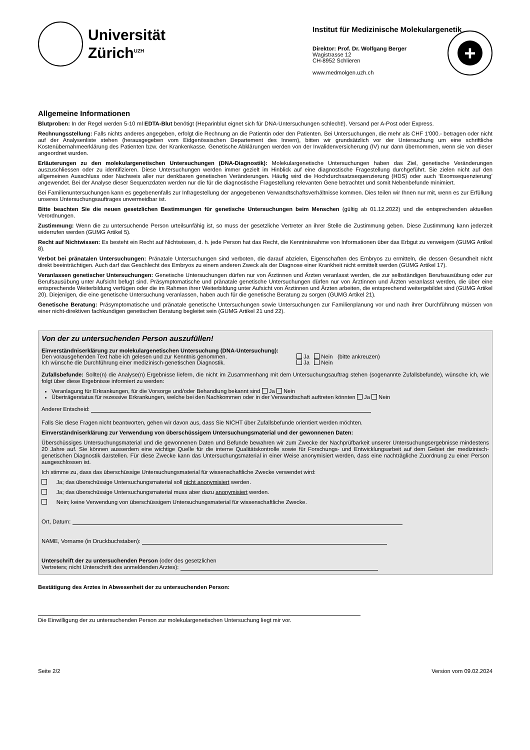Universität
Zürich<sup>UZH</sup>
Institut für Medizinische Molekulargenetik
+
Direktor: Prof. Dr. Wolfgang Berger
Wagistrasse 12
CH-8952 Schlieren
www.medmolgen.uzh.ch
Allgemeine Informationen
Blutproben: In der Regel werden 5-10 ml EDTA-Blut benötigt (Heparinblut eignet sich für DNA-Untersuchungen schlecht!). Versand per A-Post oder Express.
Rechnungsstellung: Falls nichts anderes angegeben, erfolgt die Rechnung an die Patientin oder den Patienten. Bei Untersuchungen, die mehr als CHF 1'000.- betragen oder nicht auf der Analysenliste stehen (herausgegeben vom Eidgenössischen Departement des Innern), bitten wir grundsätzlich vor der Untersuchung um eine schriftliche Kostenübernahmeerklärung des Patienten bzw. der Krankenkasse. Genetische Abklärungen werden von der Invalidenversicherung (IV) nur dann übernommen, wenn sie von dieser angeordnet wurden.
Erläuterungen zu den molekulargenetischen Untersuchungen (DNA-Diagnostik): Molekulargenetische Untersuchungen haben das Ziel, genetische Veränderungen auszuschliessen oder zu identifizieren. Diese Untersuchungen werden immer gezielt im Hinblick auf eine diagnostische Fragestellung durchgeführt. Sie zielen nicht auf den allgemeinen Ausschluss oder Nachweis aller nur denkbaren genetischen Veränderungen. Häufig wird die Hochdurchsatzsequenzierung (HDS) oder auch ‘Exomsequenzierung’ angewendet. Bei der Analyse dieser Sequenzdaten werden nur die für die diagnostische Fragestellung relevanten Gene betrachtet und somit Nebenbefunde minimiert.
Bei Familienuntersuchungen kann es gegebenenfalls zur Infragestellung der angegebenen Verwandtschaftsverhältnisse kommen. Dies teilen wir Ihnen nur mit, wenn es zur Erfüllung unseres Untersuchungsauftrages unvermeidbar ist.
Bitte beachten Sie die neuen gesetzlichen Bestimmungen für genetische Untersuchungen beim Menschen (gültig ab 01.12.2022) und die entsprechenden aktuellen Verordnungen.
Zustimmung: Wenn die zu untersuchende Person urteilsunfähig ist, so muss der gesetzliche Vertreter an ihrer Stelle die Zustimmung geben. Diese Zustimmung kann jederzeit widerrufen werden (GUMG Artikel 5).
Recht auf Nichtwissen: Es besteht ein Recht auf Nichtwissen, d. h. jede Person hat das Recht, die Kenntnisnahme von Informationen über das Erbgut zu verweigern (GUMG Artikel 8).
Verbot bei pränatalen Untersuchungen: Pränatale Untersuchungen sind verboten, die darauf abzielen, Eigenschaften des Embryos zu ermitteln, die dessen Gesundheit nicht direkt beeinträchtigen. Auch darf das Geschlecht des Embryos zu einem anderen Zweck als der Diagnose einer Krankheit nicht ermittelt werden (GUMG Artikel 17).
Veranlassen genetischer Untersuchungen: Genetische Untersuchungen dürfen nur von Ärztinnen und Ärzten veranlasst werden, die zur selbständigen Berufsausübung oder zur Berufsausübung unter Aufsicht befugt sind. Präsymptomatische und pränatale genetische Untersuchungen dürfen nur von Ärztinnen und Ärzten veranlasst werden, die über eine entsprechende Weiterbildung verfügen oder die im Rahmen ihrer Weiterbildung unter Aufsicht von Ärztinnen und Ärzten arbeiten, die entsprechend weitergebildet sind (GUMG Artikel 20). Diejenigen, die eine genetische Untersuchung veranlassen, haben auch für die genetische Beratung zu sorgen (GUMG Artikel 21).
Genetische Beratung: Präsymptomatische und pränatale genetische Untersuchungen sowie Untersuchungen zur Familienplanung vor und nach ihrer Durchführung müssen von einer nicht-direktiven fachkundigen genetischen Beratung begleitet sein (GUMG Artikel 21 und 22).
Von der zu untersuchenden Person auszufüllen!
Einverständniserklärung zur molekulargenetischen Untersuchung (DNA-Untersuchung):
Den vorausgehenden Text habe ich gelesen und zur Kenntnis genommen. Ja Nein (bitte ankreuzen)
Ich wünsche die Durchführung einer medizinisch-genetischen Diagnostik. Ja Nein
Zufallsbefunde: Sollte(n) die Analyse(n) Ergebnisse liefern, die nicht im Zusammenhang mit dem Untersuchungsauftrag stehen (sogenannte Zufallsbefunde), wünsche ich, wie folgt über diese Ergebnisse informiert zu werden:
Veranlagung für Erkrankungen, für die Vorsorge und/oder Behandlung bekannt sind Ja Nein
Überträgerstatus für rezessive Erkrankungen, welche bei den Nachkommen oder in der Verwandtschaft auftreten könnten Ja Nein
Anderer Entscheid:
Falls Sie diese Fragen nicht beantworten, gehen wir davon aus, dass Sie NICHT über Zufallsbefunde orientiert werden möchten.
Einverständniserklärung zur Verwendung von überschüssigem Untersuchungsmaterial und der gewonnenen Daten:
Überschüssiges Untersuchungsmaterial und die gewonnenen Daten und Befunde bewahren wir zum Zwecke der Nachprüfbarkeit unserer Untersuchungsergebnisse mindestens 20 Jahre auf. Sie können ausserdem eine wichtige Quelle für die interne Qualitätskontrolle sowie für Forschungs- und Entwicklungsarbeit auf dem Gebiet der medizinisch-genetischen Diagnostik darstellen. Für diese Zwecke kann das Untersuchungsmaterial in einer Weise anonymisiert werden, dass eine nachträgliche Zuordnung zu einer Person ausgeschlossen ist.
Ich stimme zu, dass das überschüssige Untersuchungsmaterial für wissenschaftliche Zwecke verwendet wird:
Ja; das überschüssige Untersuchungsmaterial soll nicht anonymisiert werden.
Ja; das überschüssige Untersuchungsmaterial muss aber dazu anonymisiert werden.
Nein; keine Verwendung von überschüssigem Untersuchungsmaterial für wissenschaftliche Zwecke.
Ort, Datum:
NAME, Vorname (in Druckbuchstaben):
Unterschrift der zu untersuchenden Person (oder des gesetzlichen
Vertreters; nicht Unterschrift des anmeldenden Arztes):
Bestätigung des Arztes in Abwesenheit der zu untersuchenden Person:
Die Einwilligung der zu untersuchenden Person zur molekulargenetischen Untersuchung liegt mir vor.
Seite 2/2 Version vom 09.02.2024